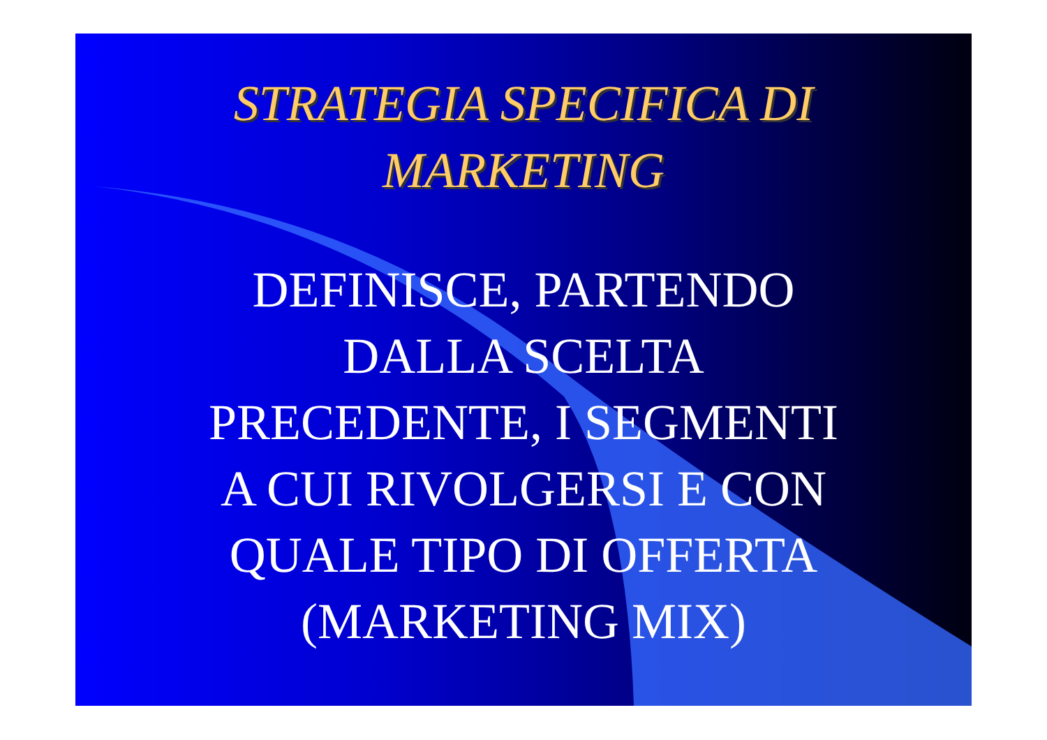STRATEGIA SPECIFICA DI
MARKETING
DEFINISCE, PARTENDO
DALLA SCELTA
PRECEDENTE, I SEGMENTI
A CUI RIVOLGERSI E CON
QUALE TIPO DI OFFERTA
(MARKETING MIX)